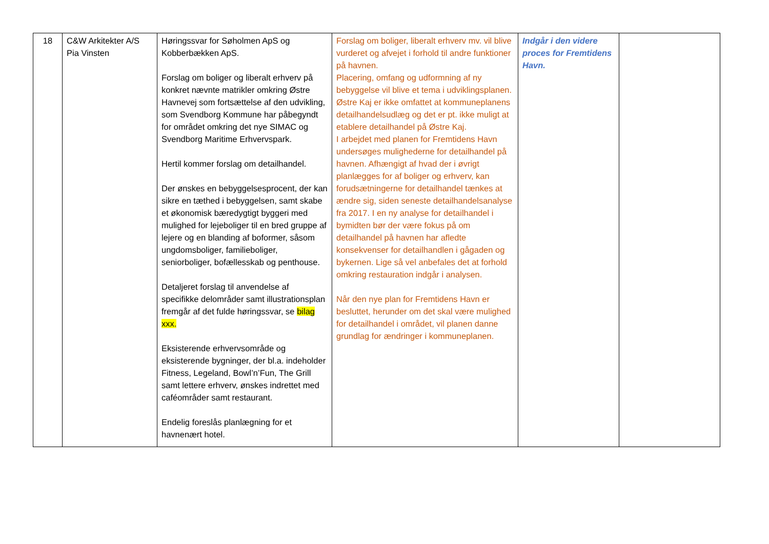| 18 | C&W Arkitekter A/S Pia Vinsten | Høringssvar for Søholmen ApS og Kobberbækken ApS. Forslag om boliger og liberalt erhverv på konkret nævnte matrikler omkring Østre Havnevej som fortsættelse af den udvikling, som Svendborg Kommune har påbegyndt for området omkring det nye SIMAC og Svendborg Maritime Erhvervspark. Hertil kommer forslag om detailhandel. Der ønskes en bebyggelsesprocent, der kan sikre en tæthed i bebyggelsen, samt skabe et økonomisk bæredygtigt byggeri med mulighed for lejeboliger til en bred gruppe af lejere og en blanding af boformer, såsom ungdomsboliger, familieboliger, seniorboliger, bofællesskab og penthouse. Detaljeret forslag til anvendelse af specifikke delområder samt illustrationsplan fremgår af det fulde høringssvar, se bilag xxx. Eksisterende erhvervsområde og eksisterende bygninger, der bl.a. indeholder Fitness, Legeland, Bowl’n’Fun, The Grill samt lettere erhverv, ønskes indrettet med caféområder samt restaurant. Endelig foreslås planlægning for et havnenært hotel. | Forslag om boliger, liberalt erhverv mv. vil blive vurderet og afvejet i forhold til andre funktioner på havnen. Placering, omfang og udformning af ny bebyggelse vil blive et tema i udviklingsplanen. Østre Kaj er ikke omfattet at kommuneplanens detailhandelsudlæg og det er pt. ikke muligt at etablere detailhandel på Østre Kaj. I arbejdet med planen for Fremtidens Havn undersøges mulighederne for detailhandel på havnen. Afhængigt af hvad der i øvrigt planlægges for af boliger og erhverv, kan forudsætningerne for detailhandel tænkes at ændre sig, siden seneste detailhandelsanalyse fra 2017. I en ny analyse for detailhandel i bymidten bør der være fokus på om detailhandel på havnen har afledte konsekvenser for detailhandlen i gågaden og bykernen. Lige så vel anbefales det at forhold omkring restauration indgår i analysen. Når den nye plan for Fremtidens Havn er besluttet, herunder om det skal være mulighed for detailhandel i området, vil planen danne grundlag for ændringer i kommuneplanen. | Indgår i den videre proces for Fremtidens Havn. | |